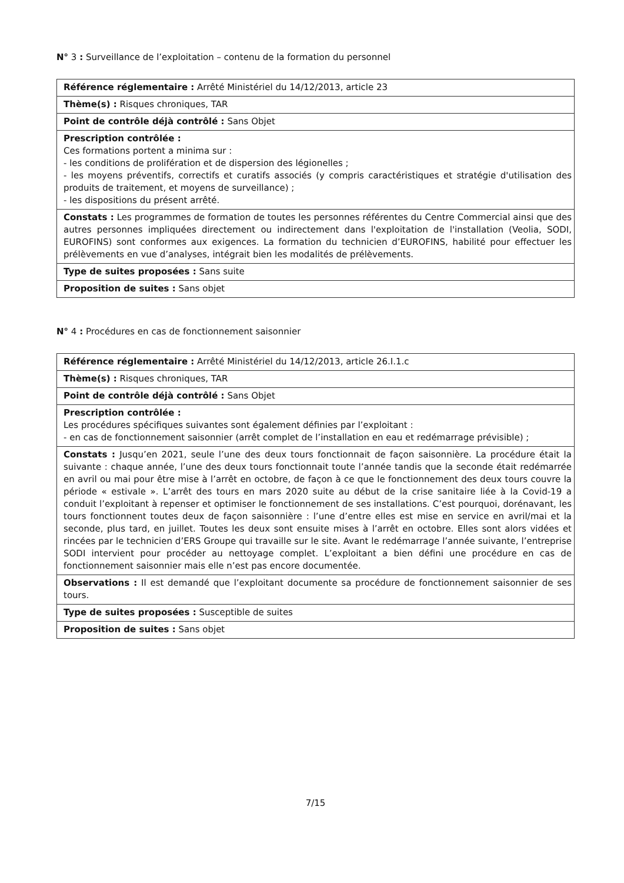N° 3 : Surveillance de l’exploitation – contenu de la formation du personnel
| Référence réglementaire : Arrêté Ministériel du 14/12/2013, article 23 |
| Thème(s) : Risques chroniques, TAR |
| Point de contrôle déjà contrôlé : Sans Objet |
| Prescription contrôlée : Ces formations portent a minima sur : - les conditions de prolifération et de dispersion des légionelles ; - les moyens préventifs, correctifs et curatifs associés (y compris caractéristiques et stratégie d'utilisation des produits de traitement, et moyens de surveillance) ; - les dispositions du présent arrêté. |
| Constats : Les programmes de formation de toutes les personnes référentes du Centre Commercial ainsi que des autres personnes impliquées directement ou indirectement dans l'exploitation de l'installation (Veolia, SODI, EUROFINS) sont conformes aux exigences. La formation du technicien d’EUROFINS, habilité pour effectuer les prélèvements en vue d’analyses, intégrait bien les modalités de prélèvements. |
| Type de suites proposées : Sans suite |
| Proposition de suites : Sans objet |
N° 4 : Procédures en cas de fonctionnement saisonnier
| Référence réglementaire : Arrêté Ministériel du 14/12/2013, article 26.I.1.c |
| Thème(s) : Risques chroniques, TAR |
| Point de contrôle déjà contrôlé : Sans Objet |
| Prescription contrôlée : Les procédures spécifiques suivantes sont également définies par l’exploitant : - en cas de fonctionnement saisonnier (arrêt complet de l’installation en eau et redémarrage prévisible) ; |
| Constats : Jusqu’en 2021, seule l’une des deux tours fonctionnait de façon saisonnière. La procédure était la suivante : chaque année, l’une des deux tours fonctionnait toute l’année tandis que la seconde était redémarrée en avril ou mai pour être mise à l’arrêt en octobre, de façon à ce que le fonctionnement des deux tours couvre la période « estivale ». L’arrêt des tours en mars 2020 suite au début de la crise sanitaire liée à la Covid-19 a conduit l’exploitant à repenser et optimiser le fonctionnement de ses installations. C’est pourquoi, dorénavant, les tours fonctionnent toutes deux de façon saisonnière : l’une d’entre elles est mise en service en avril/mai et la seconde, plus tard, en juillet. Toutes les deux sont ensuite mises à l’arrêt en octobre. Elles sont alors vidées et rincées par le technicien d’ERS Groupe qui travaille sur le site. Avant le redémarrage l’année suivante, l’entreprise SODI intervient pour procéder au nettoyage complet. L’exploitant a bien défini une procédure en cas de fonctionnement saisonnier mais elle n’est pas encore documentée. |
| Observations : Il est demandé que l’exploitant documente sa procédure de fonctionnement saisonnier de ses tours. |
| Type de suites proposées : Susceptible de suites |
| Proposition de suites : Sans objet |
7/15